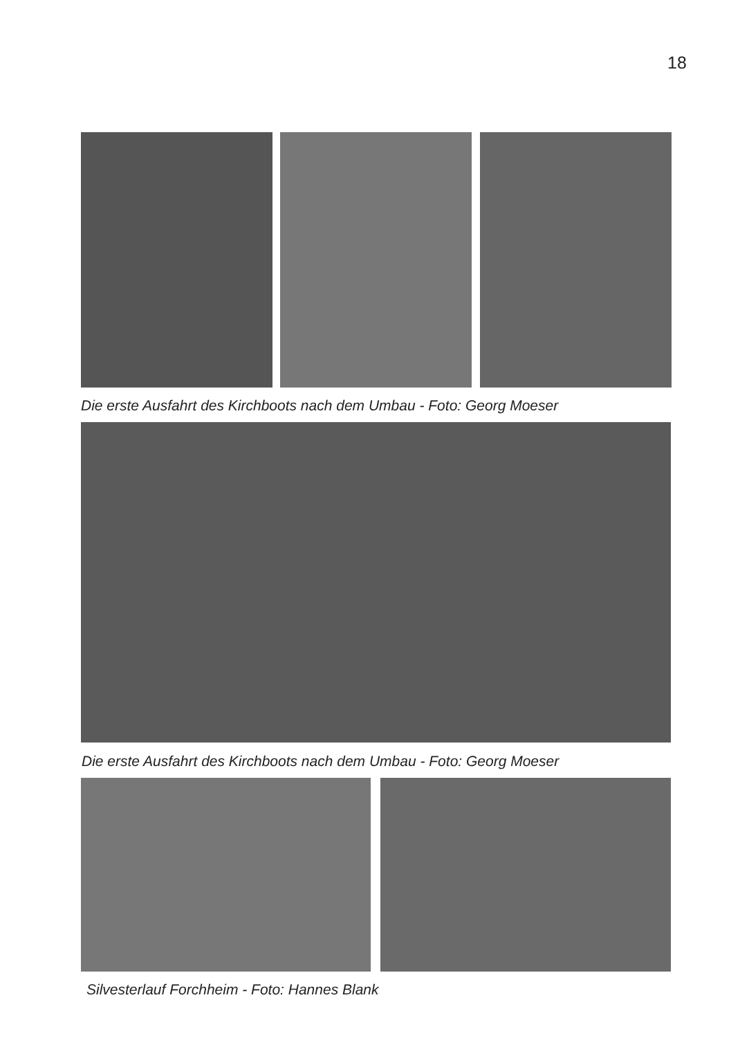18
Die erste Ausfahrt des Kirchboots nach dem Umbau - Foto: Georg Moeser
Die erste Ausfahrt des Kirchboots nach dem Umbau - Foto: Georg Moeser
Silvesterlauf Forchheim - Foto: Hannes Blank